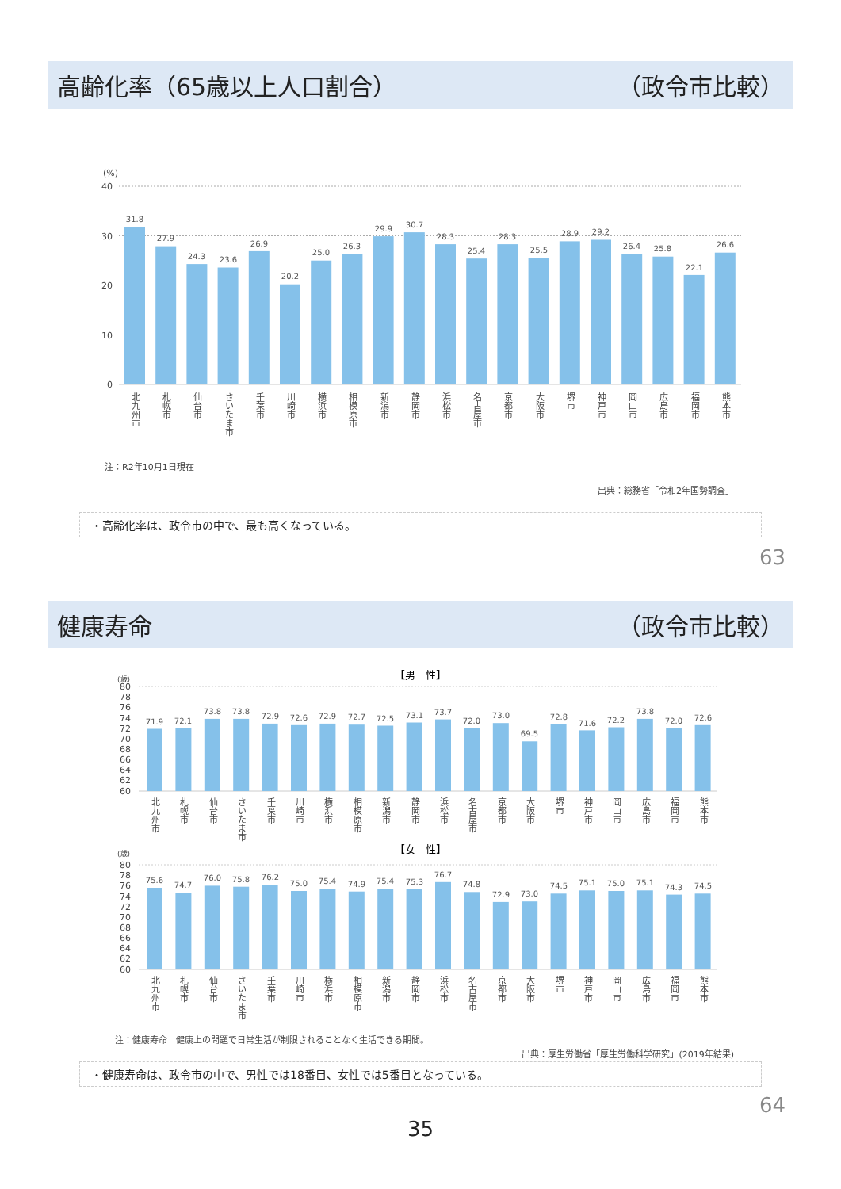高齢化率（65歳以上人口割合） （政令市比較）
(%)
40
30
20
10
0
31.8
27.9
24.3
23.6
26.9
20.2
25.0
26.3
29.9
30.7
28.3
25.4
28.3
25.5
28.9
29.2
26.4
25.8
22.1
26.6
北九州市
札幌市
仙台市
さいたま市
千葉市
川崎市
横浜市
相模原市
新潟市
静岡市
浜松市
名古屋市
京都市
大阪市
堺市
神戸市
岡山市
広島市
福岡市
熊本市
注：R2年10月1日現在
出典：総務省「令和2年国勢調査」
・高齢化率は、政令市の中で、最も高くなっている。
63
健康寿命 （政令市比較）
【男　性】
(歳)
80
78
76
74
72
70
68
66
64
62
60
71.9
72.1
73.8
73.8
72.9
72.6
72.9
72.7
72.5
73.1
73.7
72.0
73.0
69.5
72.8
71.6
72.2
73.8
72.0
72.6
北九州市
札幌市
仙台市
さいたま市
千葉市
川崎市
横浜市
相模原市
新潟市
静岡市
浜松市
名古屋市
京都市
大阪市
堺市
神戸市
岡山市
広島市
福岡市
熊本市
【女　性】
(歳)
80
78
76
74
72
70
68
66
64
62
60
75.6
74.7
76.0
75.8
76.2
75.0
75.4
74.9
75.4
75.3
76.7
74.8
72.9
73.0
74.5
75.1
75.0
75.1
74.3
74.5
北九州市
札幌市
仙台市
さいたま市
千葉市
川崎市
横浜市
相模原市
新潟市
静岡市
浜松市
名古屋市
京都市
大阪市
堺市
神戸市
岡山市
広島市
福岡市
熊本市
注：健康寿命　健康上の問題で日常生活が制限されることなく生活できる期間。
出典：厚生労働省「厚生労働科学研究」(2019年結果)
・健康寿命は、政令市の中で、男性では18番目、女性では5番目となっている。
64
35